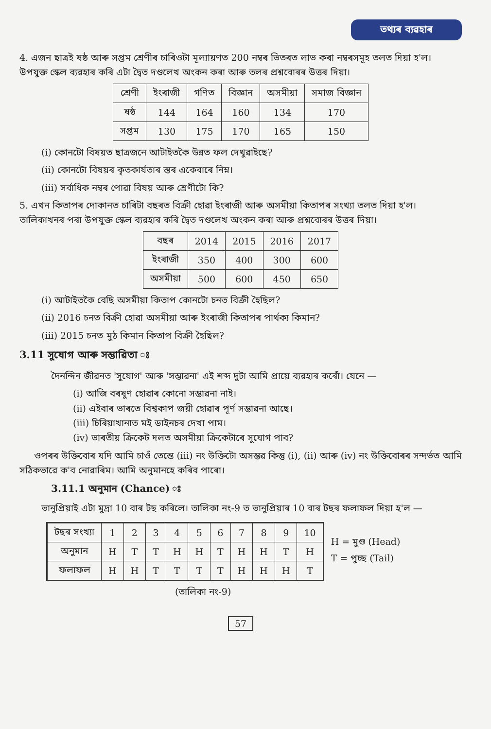তথ্যৰ ব্যৱহাৰ
4. এজন ছাত্ৰই ষষ্ঠ আৰু সপ্তম শ্ৰেণীৰ চাৰিওটা মূল্যায়ণত 200 নম্বৰ ভিতৰত লাভ কৰা নম্বৰসমূহ তলত দিয়া হ'ল। উপযুক্ত স্কেল ব্যৱহাৰ কৰি এটা দ্বৈত দণ্ডলেখ অংকন কৰা আৰু তলৰ প্ৰশ্নবোৰৰ উত্তৰ দিয়া।
| শ্ৰেণী | ইংৰাজী | গণিত | বিজ্ঞান | অসমীয়া | সমাজ বিজ্ঞান |
| --- | --- | --- | --- | --- | --- |
| ষষ্ঠ | 144 | 164 | 160 | 134 | 170 |
| সপ্তম | 130 | 175 | 170 | 165 | 150 |
(i) কোনটো বিষয়ত ছাত্ৰজনে আটাইতকৈ উন্নত ফল দেখুৱাইছে?
(ii) কোনটো বিষয়ৰ কৃতকাৰ্যতাৰ স্তৰ একেবাৰে নিম্ন।
(iii) সৰ্বাধিক নম্বৰ পোৱা বিষয় আৰু শ্ৰেণীটো কি?
5. এখন কিতাপৰ দোকানত চাৰিটা বছৰত বিক্ৰী হোৱা ইংৰাজী আৰু অসমীয়া কিতাপৰ সংখ্যা তলত দিয়া হ'ল। তালিকাখনৰ পৰা উপযুক্ত স্কেল ব্যৱহাৰ কৰি দ্বৈত দণ্ডলেখ অংকন কৰা আৰু প্ৰশ্নবোৰৰ উত্তৰ দিয়া।
| বছৰ | 2014 | 2015 | 2016 | 2017 |
| --- | --- | --- | --- | --- |
| ইংৰাজী | 350 | 400 | 300 | 600 |
| অসমীয়া | 500 | 600 | 450 | 650 |
(i) আটাইতকৈ বেছি অসমীয়া কিতাপ কোনটো চনত বিক্ৰী হৈছিল?
(ii) 2016 চনত বিক্ৰী হোৱা অসমীয়া আৰু ইংৰাজী কিতাপৰ পাৰ্থক্য কিমান?
(iii) 2015 চনত মুঠ কিমান কিতাপ বিক্ৰী হৈছিল?
3.11 সুযোগ আৰু সম্ভাৱিতা ঃ
দৈনন্দিন জীৱনত 'সুযোগ' আৰু 'সম্ভাৱনা' এই শব্দ দুটা আমি প্ৰায়ে ব্যৱহাৰ কৰোঁ। যেনে —
(i) আজি বৰষুণ হোৱাৰ কোনো সম্ভাৱনা নাই।
(ii) এইবাৰ ভাৰতে বিশ্বকাপ জয়ী হোৱাৰ পূৰ্ণ সম্ভাৱনা আছে।
(iii) চিৰিয়াখানাত মই ডাইনচৰ দেখা পাম।
(iv) ভাৰতীয় ক্ৰিকেট দলত অসমীয়া ক্ৰিকেটাৰে সুযোগ পাব?
ওপৰৰ উক্তিবোৰ যদি আমি চাওঁ তেন্তে (iii) নং উক্তিটো অসম্ভৱ কিন্তু (i), (ii) আৰু (iv) নং উক্তিবোৰৰ সন্দৰ্ভত আমি সঠিকভাৱে ক'ব নোৱাৰিম। আমি অনুমানহে কৰিব পাৰো।
3.11.1 অনুমান (Chance) ঃ
ভানুপ্ৰিয়াই এটা মুদ্ৰা 10 বাৰ টছ কৰিলে। তালিকা নং-9 ত ভানুপ্ৰিয়াৰ 10 বাৰ টছৰ ফলাফল দিয়া হ'ল —
| টছৰ সংখ্যা | 1 | 2 | 3 | 4 | 5 | 6 | 7 | 8 | 9 | 10 |
| --- | --- | --- | --- | --- | --- | --- | --- | --- | --- | --- |
| অনুমান | H | T | T | H | H | T | H | H | T | H |
| ফলাফল | H | H | T | T | T | T | H | H | H | T |
H = মুণ্ড (Head)
T = পুচ্ছ (Tail)
(তালিকা নং-9)
57